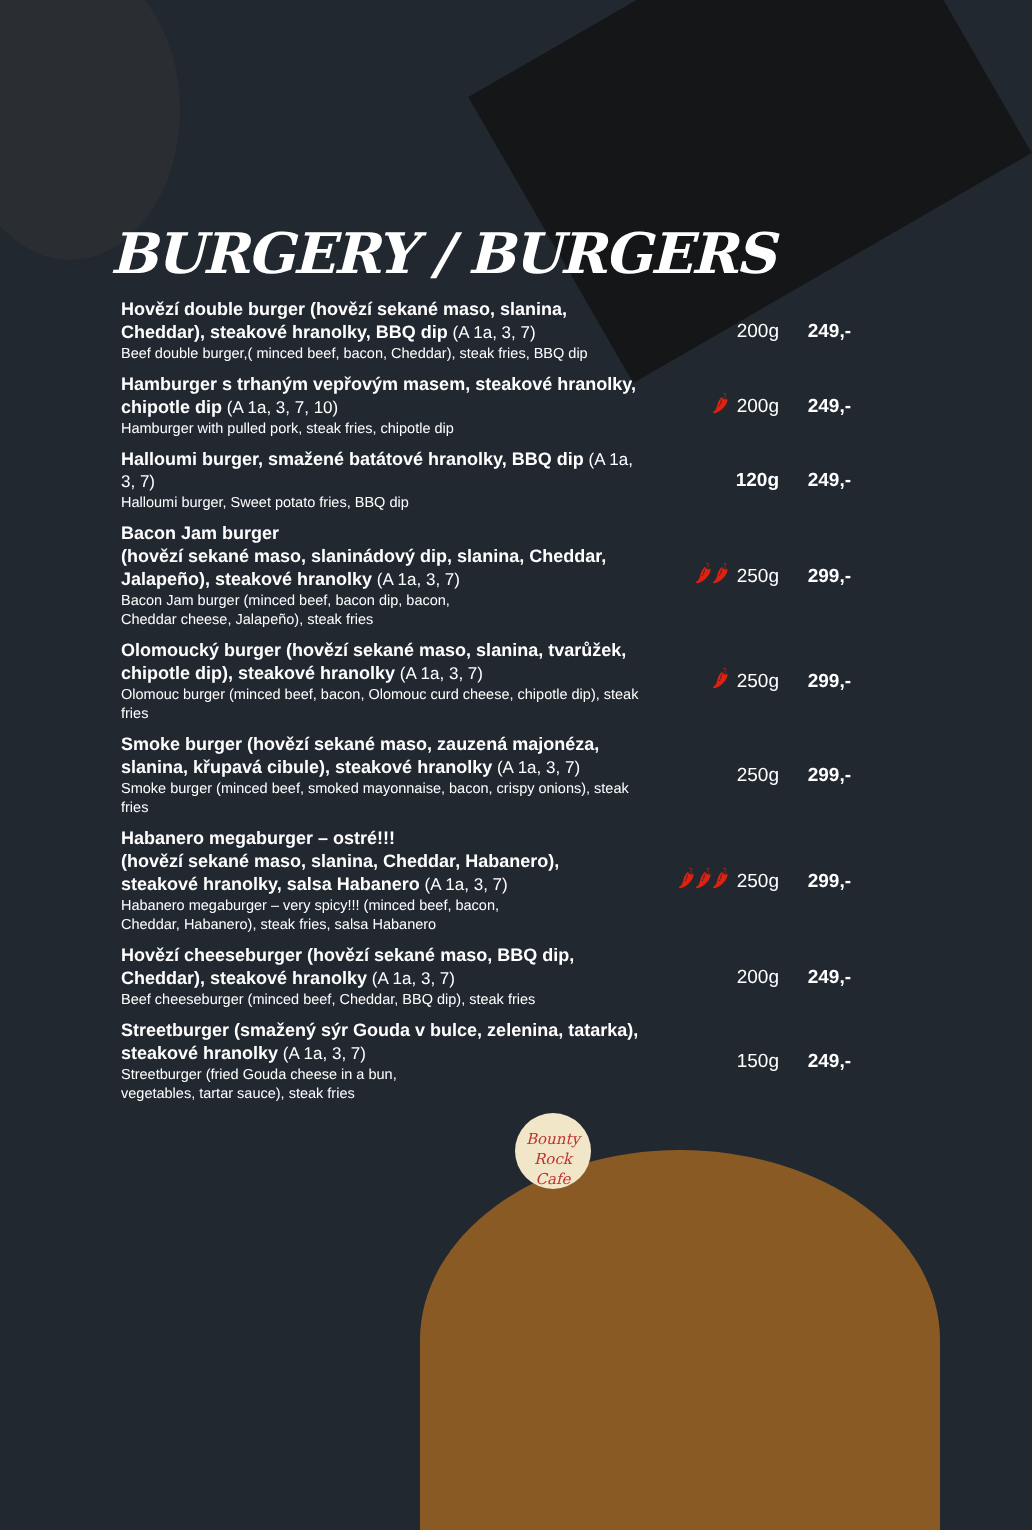BURGERY / BURGERS
Hovězí double burger (hovězí sekané maso, slanina, Cheddar), steakové hranolky, BBQ dip (A 1a, 3, 7)
Beef double burger,( minced beef, bacon, Cheddar), steak fries, BBQ dip
200g 249,-
Hamburger s trhaným vepřovým masem, steakové hranolky, chipotle dip (A 1a, 3, 7, 10)
Hamburger with pulled pork, steak fries, chipotle dip
🌶
200g 249,-
Halloumi burger, smažené batátové hranolky, BBQ dip (A 1a, 3, 7)
Halloumi burger, Sweet potato fries, BBQ dip
120g 249,-
Bacon Jam burger
(hovězí sekané maso, slaninádový dip, slanina, Cheddar, Jalapeño), steakové hranolky (A 1a, 3, 7)
Bacon Jam burger (minced beef, bacon dip, bacon,
Cheddar cheese, Jalapeño), steak fries
🌶🌶
250g 299,-
Olomoucký burger (hovězí sekané maso, slanina, tvarůžek, chipotle dip), steakové hranolky (A 1a, 3, 7)
Olomouc burger (minced beef, bacon, Olomouc curd cheese, chipotle dip), steak fries
🌶
250g 299,-
Smoke burger (hovězí sekané maso, zauzená majonéza, slanina, křupavá cibule), steakové hranolky (A 1a, 3, 7)
Smoke burger (minced beef, smoked mayonnaise, bacon, crispy onions), steak fries
250g 299,-
Habanero megaburger – ostré!!!
(hovězí sekané maso, slanina, Cheddar, Habanero), steakové hranolky, salsa Habanero (A 1a, 3, 7)
Habanero megaburger – very spicy!!! (minced beef, bacon,
Cheddar, Habanero), steak fries, salsa Habanero
🌶🌶🌶
250g 299,-
Hovězí cheeseburger (hovězí sekané maso, BBQ dip, Cheddar), steakové hranolky (A 1a, 3, 7)
Beef cheeseburger (minced beef, Cheddar, BBQ dip), steak fries
200g 249,-
Streetburger (smažený sýr Gouda v bulce, zelenina, tatarka), steakové hranolky (A 1a, 3, 7)
Streetburger (fried Gouda cheese in a bun,
vegetables, tartar sauce), steak fries
150g 249,-
Bounty
Rock Cafe